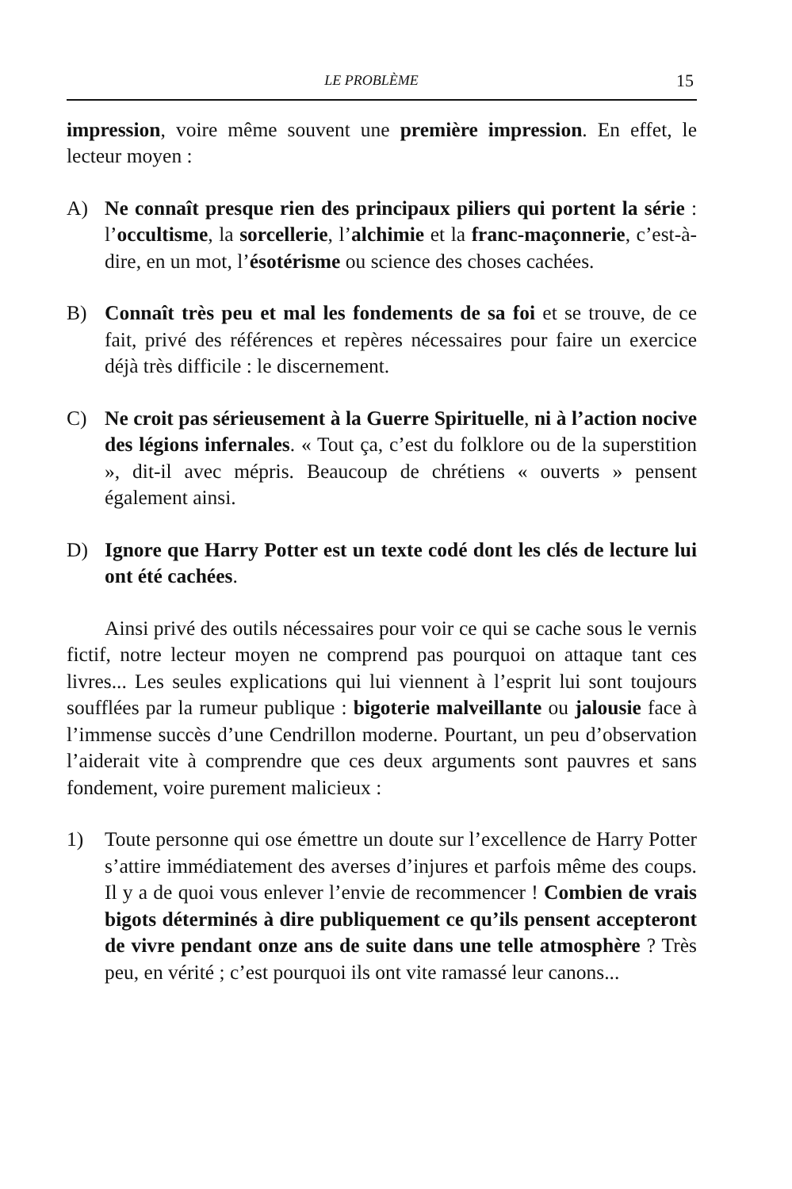LE PROBLÈME 15
impression, voire même souvent une première impression. En effet, le lecteur moyen :
A) Ne connaît presque rien des principaux piliers qui portent la série : l’occultisme, la sorcellerie, l’alchimie et la franc-maçonnerie, c’est-à-dire, en un mot, l’ésotérisme ou science des choses cachées.
B) Connaît très peu et mal les fondements de sa foi et se trouve, de ce fait, privé des références et repères nécessaires pour faire un exercice déjà très difficile : le discernement.
C) Ne croit pas sérieusement à la Guerre Spirituelle, ni à l’action nocive des légions infernales. « Tout ça, c’est du folklore ou de la superstition », dit-il avec mépris. Beaucoup de chrétiens « ouverts » pensent également ainsi.
D) Ignore que Harry Potter est un texte codé dont les clés de lecture lui ont été cachées.
Ainsi privé des outils nécessaires pour voir ce qui se cache sous le vernis fictif, notre lecteur moyen ne comprend pas pourquoi on attaque tant ces livres... Les seules explications qui lui viennent à l’esprit lui sont toujours soufflées par la rumeur publique : bigoterie malveillante ou jalousie face à l’immense succès d’une Cendrillon moderne. Pourtant, un peu d’observation l’aiderait vite à comprendre que ces deux arguments sont pauvres et sans fondement, voire purement malicieux :
1) Toute personne qui ose émettre un doute sur l’excellence de Harry Potter s’attire immédiatement des averses d’injures et parfois même des coups. Il y a de quoi vous enlever l’envie de recommencer ! Combien de vrais bigots déterminés à dire publiquement ce qu’ils pensent accepteront de vivre pendant onze ans de suite dans une telle atmosphère ? Très peu, en vérité ; c’est pourquoi ils ont vite ramassé leur canons...